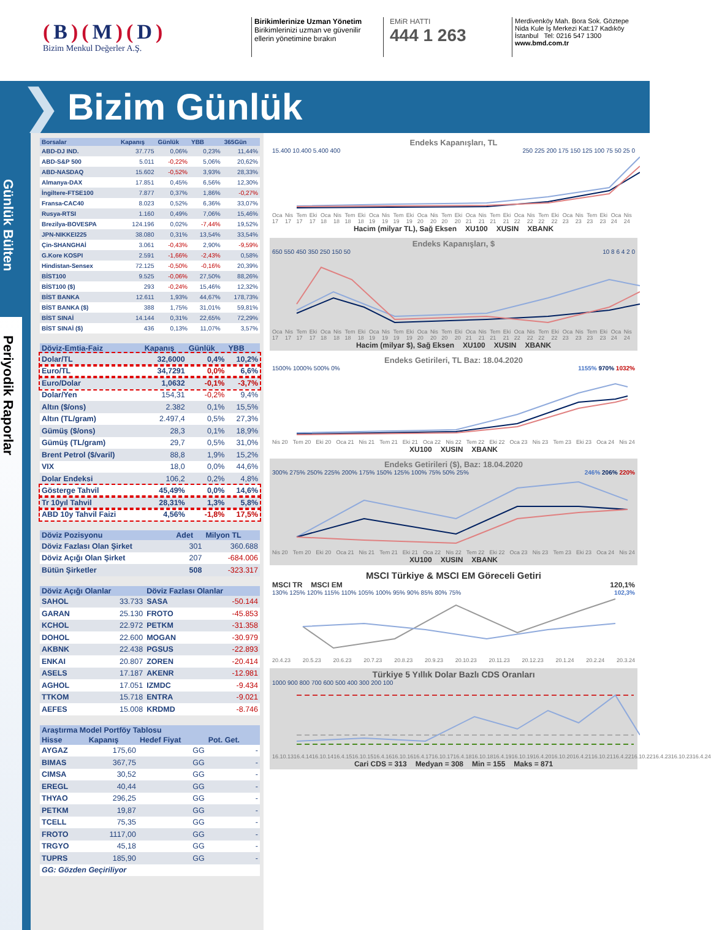(B)(M)(D)
Bizim Menkul Değerler A.Ş.
Birikimlerinize Uzman Yönetim
Birikimlerinizi uzman ve güvenilir
ellerin yönetimine bırakın
EMiR HATTI
444 1 263
Merdivenköy Mah. Bora Sok. Göztepe Nida Kule İş Merkezi Kat:17 Kadıköy İstanbul Tel: 0216 547 1300
www.bmd.com.tr
❯
Bizim Günlük
Günlük Bülten
Periyodik Raporlar
| Borsalar | Kapanış | Günlük | YBB | 365Gün |
| --- | --- | --- | --- | --- |
| ABD-DJ IND. | 37.775 | 0,06% | 0,23% | 11,44% |
| ABD-S&P 500 | 5.011 | -0,22% | 5,06% | 20,62% |
| ABD-NASDAQ | 15.602 | -0,52% | 3,93% | 28,33% |
| Almanya-DAX | 17.851 | 0,45% | 6,56% | 12,30% |
| İngiltere-FTSE100 | 7.877 | 0,37% | 1,86% | -0,27% |
| Fransa-CAC40 | 8.023 | 0,52% | 6,36% | 33,07% |
| Rusya-RTSI | 1.160 | 0,49% | 7,06% | 15,46% |
| Brezilya-BOVESPA | 124.196 | 0,02% | -7,44% | 19,52% |
| JPN-NIKKEI225 | 38.080 | 0,31% | 13,54% | 33,54% |
| Çin-SHANGHAİ | 3.061 | -0,43% | 2,90% | -9,59% |
| G.Kore KOSPI | 2.591 | -1,66% | -2,43% | 0,58% |
| Hindistan-Sensex | 72.125 | -0,50% | -0,16% | 20,39% |
| BİST100 | 9.525 | -0,06% | 27,50% | 88,26% |
| BİST100 ($) | 293 | -0,24% | 15,46% | 12,32% |
| BİST BANKA | 12.611 | 1,93% | 44,67% | 178,73% |
| BİST BANKA ($) | 388 | 1,75% | 31,01% | 59,81% |
| BİST SINAİ | 14.144 | 0,31% | 22,65% | 72,29% |
| BİST SINAİ ($) | 436 | 0,13% | 11,07% | 3,57% |
| Döviz-Emtia-Faiz | Kapanış | Günlük | YBB |
| --- | --- | --- | --- |
| Dolar/TL | 32,6000 | 0,4% | 10,2% |
| Euro/TL | 34,7291 | 0,0% | 6,6% |
| Euro/Dolar | 1,0632 | -0,1% | -3,7% |
| Dolar/Yen | 154,31 | -0,2% | 9,4% |
| Altın ($/ons) | 2.382 | 0,1% | 15,5% |
| Altın (TL/gram) | 2.497,4 | 0,5% | 27,3% |
| Gümüş ($/ons) | 28,3 | 0,1% | 18,9% |
| Gümüş (TL/gram) | 29,7 | 0,5% | 31,0% |
| Brent Petrol ($/varil) | 88,8 | 1,9% | 15,2% |
| VIX | 18,0 | 0,0% | 44,6% |
| Dolar Endeksi | 106,2 | 0,2% | 4,8% |
| Gösterge Tahvil | 45,49% | 0,0% | 14,6% |
| Tr 10yıl Tahvil | 28,31% | 1,3% | 5,8% |
| ABD 10y Tahvil Faizi | 4,56% | -1,8% | 17,5% |
| Döviz Pozisyonu | Adet | Milyon TL |
| --- | --- | --- |
| Döviz Fazlası Olan Şirket | 301 | 360.688 |
| Döviz Açığı Olan Şirket | 207 | -684.006 |
| Bütün Şirketler | 508 | -323.317 |
| Döviz Açığı Olanlar | | Döviz Fazlası Olanlar | |
| --- | --- | --- | --- |
| SAHOL | 33.733 | SASA | -50.144 |
| GARAN | 25.130 | FROTO | -45.853 |
| KCHOL | 22.972 | PETKM | -31.358 |
| DOHOL | 22.600 | MOGAN | -30.979 |
| AKBNK | 22.438 | PGSUS | -22.893 |
| ENKAI | 20.807 | ZOREN | -20.414 |
| ASELS | 17.187 | AKENR | -12.981 |
| AGHOL | 17.051 | IZMDC | -9.434 |
| TTKOM | 15.718 | ENTRA | -9.021 |
| AEFES | 15.008 | KRDMD | -8.746 |
| Araştırma Model Portföy Tablosu | | | |
| --- | --- | --- | --- |
| Hisse | Kapanış | Hedef Fiyat | Pot. Get. |
| AYGAZ | 175,60 | GG | - |
| BIMAS | 367,75 | GG | - |
| CIMSA | 30,52 | GG | - |
| EREGL | 40,44 | GG | - |
| THYAO | 296,25 | GG | - |
| PETKM | 19,87 | GG | - |
| TCELL | 75,35 | GG | - |
| FROTO | 1117,00 | GG | - |
| TRGYO | 45,18 | GG | - |
| TUPRS | 185,90 | GG | - |
| GG: Gözden Geçiriliyor | | | |
Endeks Kapanışları, TL
15.400 10.400 5.400 400 250 225 200 175 150 125 100 75 50 25 0
Oca 17 Nis 17 Tem 17 Eki 17 Oca 18 Nis 18 Tem 18 Eki 18 Oca 19 Nis 19 Tem 19 Eki 19 Oca 20 Nis 20 Tem 20 Eki 20 Oca 21 Nis 21 Tem 21 Eki 21 Oca 22 Nis 22 Tem 22 Eki 22 Oca 23 Nis 23 Tem 23 Eki 23 Oca 24 Nis 24
Hacim (milyar TL), Sağ Eksen XU100 XUSIN XBANK
Endeks Kapanışları, $
650 550 450 350 250 150 50 10 8 6 4 2 0
Oca 17 Nis 17 Tem 17 Eki 17 Oca 18 Nis 18 Tem 18 Eki 18 Oca 19 Nis 19 Tem 19 Eki 19 Oca 20 Nis 20 Tem 20 Eki 20 Oca 21 Nis 21 Tem 21 Eki 21 Oca 22 Nis 22 Tem 22 Eki 22 Oca 23 Nis 23 Tem 23 Eki 23 Oca 24 Nis 24
Hacim (milyar $), Sağ Eksen XU100 XUSIN XBANK
Endeks Getirileri, TL Baz: 18.04.2020
1500% 1000% 500% 0% 1155% 970% 1032%
Nis 20 Tem 20 Eki 20 Oca 21 Nis 21 Tem 21 Eki 21 Oca 22 Nis 22 Tem 22 Eki 22 Oca 23 Nis 23 Tem 23 Eki 23 Oca 24 Nis 24
XU100 XUSIN XBANK
Endeks Getirileri ($), Baz: 18.04.2020
300% 275% 250% 225% 200% 175% 150% 125% 100% 75% 50% 25% 246% 206% 220%
Nis 20 Tem 20 Eki 20 Oca 21 Nis 21 Tem 21 Eki 21 Oca 22 Nis 22 Tem 22 Eki 22 Oca 23 Nis 23 Tem 23 Eki 23 Oca 24 Nis 24
XU100 XUSIN XBANK
MSCI Türkiye & MSCI EM Göreceli Getiri
MSCI TR MSCI EM 120,1%
130% 125% 120% 115% 110% 105% 100% 95% 90% 85% 80% 75% 102,3%
20.4.23 20.5.23 20.6.23 20.7.23 20.8.23 20.9.23 20.10.23 20.11.23 20.12.23 20.1.24 20.2.24 20.3.24
Türkiye 5 Yıllık Dolar Bazlı CDS Oranları
1000 900 800 700 600 500 400 300 200 100
16.10.13 16.4.14 16.10.14 16.4.15 16.10.15 16.4.16 16.10.16 16.4.17 16.10.17 16.4.18 16.10.18 16.4.19 16.10.19 16.4.20 16.10.20 16.4.21 16.10.21 16.4.22 16.10.22 16.4.23 16.10.23 16.4.24
Cari CDS = 313 Medyan = 308 Min = 155 Maks = 871